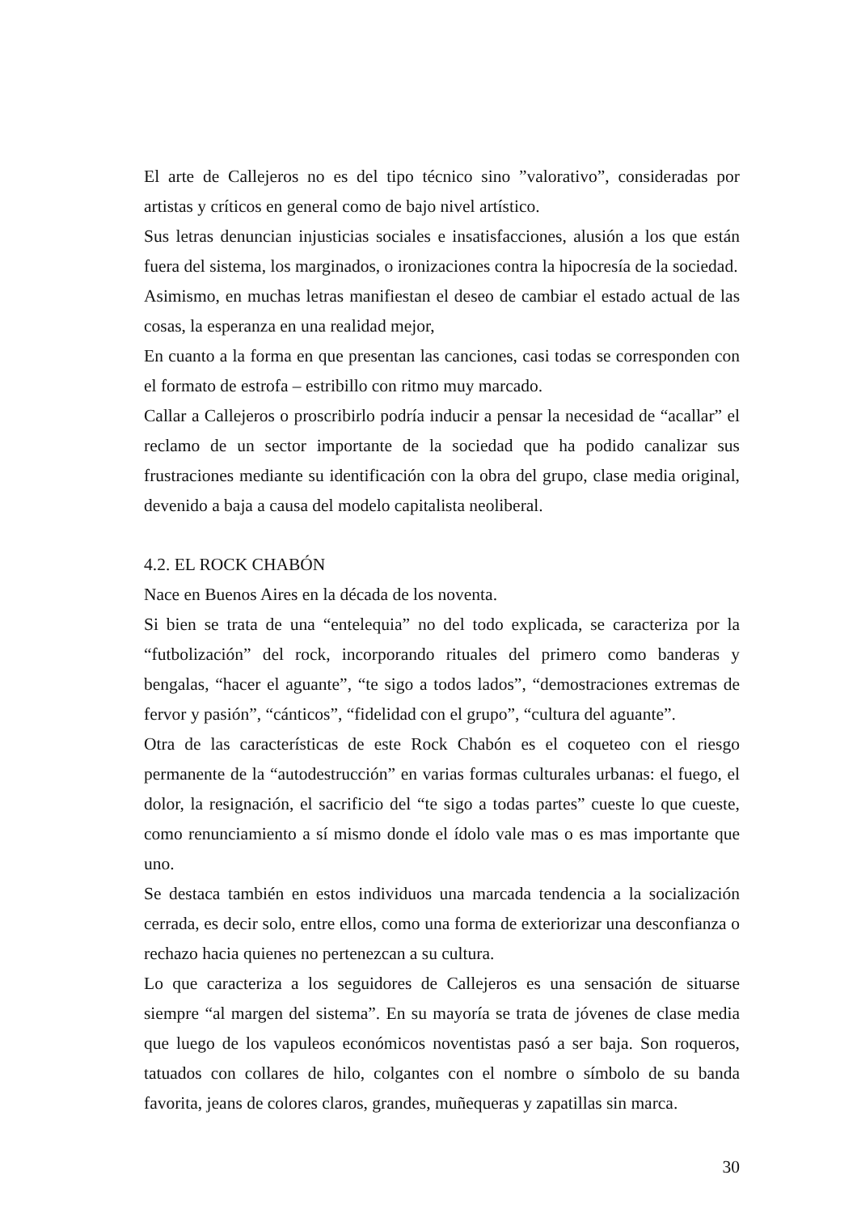El arte de Callejeros no es del tipo técnico sino ”valorativo”, consideradas por artistas y críticos en general como de bajo nivel artístico.
Sus letras denuncian injusticias sociales e insatisfacciones, alusión a los que están fuera del sistema, los marginados, o ironizaciones contra la hipocresía de la sociedad.
Asimismo, en muchas letras manifiestan el deseo de cambiar el estado actual de las cosas, la esperanza en una realidad mejor,
En cuanto a la forma en que presentan las canciones, casi todas se corresponden con el formato de estrofa – estribillo con ritmo muy marcado.
Callar a Callejeros o proscribirlo podría inducir a pensar la necesidad de “acallar” el reclamo de un sector importante de la sociedad que ha podido canalizar sus frustraciones mediante su identificación con la obra del grupo, clase media original, devenido a baja a causa del modelo capitalista neoliberal.
4.2. EL ROCK CHABÓN
Nace en Buenos Aires en la década de los noventa.
Si bien se trata de una “entelequia” no del todo explicada, se caracteriza por la “futbolización” del rock, incorporando rituales del primero como banderas y bengalas, “hacer el aguante”, “te sigo a todos lados”, “demostraciones extremas de fervor y pasión”, “cánticos”, “fidelidad con el grupo”, “cultura del aguante”.
Otra de las características de este Rock Chabón es el coqueteo con el riesgo permanente de la “autodestrucción” en varias formas culturales urbanas: el fuego, el dolor, la resignación, el sacrificio del “te sigo a todas partes” cueste lo que cueste, como renunciamiento a sí mismo donde el ídolo vale mas o es mas importante que uno.
Se destaca también en estos individuos una marcada tendencia a la socialización cerrada, es decir solo, entre ellos, como una forma de exteriorizar una desconfianza o rechazo hacia quienes no pertenezcan a su cultura.
Lo que caracteriza a los seguidores de Callejeros es una sensación de situarse siempre “al margen del sistema”. En su mayoría se trata de jóvenes de clase media que luego de los vapuleos económicos noventistas pasó a ser baja. Son roqueros, tatuados con collares de hilo, colgantes con el nombre o símbolo de su banda favorita, jeans de colores claros, grandes, muñequeras y zapatillas sin marca.
30